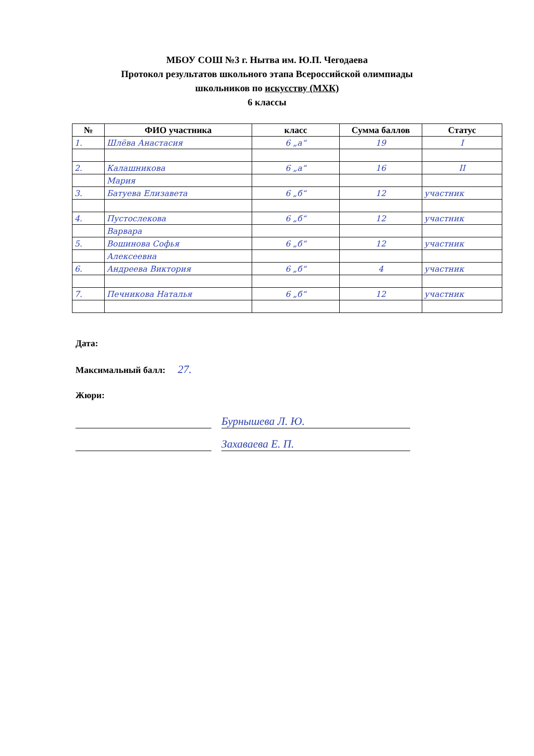МБОУ СОШ №3 г. Нытва им. Ю.П. Чегодаева
Протокол результатов школьного этапа Всероссийской олимпиады
школьников по искусству (МХК)
6 классы
| № | ФИО участника | класс | Сумма баллов | Статус |
| --- | --- | --- | --- | --- |
| 1. | Шлёва Анастасия | 6 „а“ | 19 | I |
| 2. | Калашникова | 6 „а“ | 16 | II |
| | Мария | | | |
| 3. | Батуева Елизавета | 6 „б“ | 12 | участник |
| 4. | Пустослекова | 6 „б“ | 12 | участник |
| | Варвара | | | |
| 5. | Вошинова Софья | 6 „б“ | 12 | участник |
| | Алексеевна | | | |
| 6. | Андреева Виктория | 6 „б“ | 4 | участник |
| 7. | Печникова Наталья | 6 „б“ | 12 | участник |
Дата:
Максимальный балл: 27.
Жюри:
Бурнышева Л. Ю.
Захаваева Е. П.